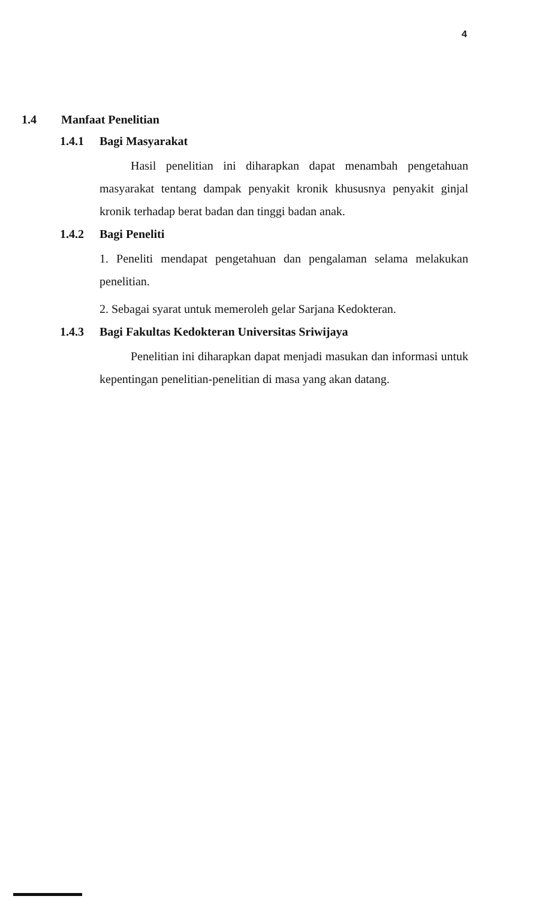4
1.4 Manfaat Penelitian
1.4.1 Bagi Masyarakat
Hasil penelitian ini diharapkan dapat menambah pengetahuan masyarakat tentang dampak penyakit kronik khususnya penyakit ginjal kronik terhadap berat badan dan tinggi badan anak.
1.4.2 Bagi Peneliti
1. Peneliti mendapat pengetahuan dan pengalaman selama melakukan penelitian.
2. Sebagai syarat untuk memeroleh gelar Sarjana Kedokteran.
1.4.3 Bagi Fakultas Kedokteran Universitas Sriwijaya
Penelitian ini diharapkan dapat menjadi masukan dan informasi untuk kepentingan penelitian-penelitian di masa yang akan datang.